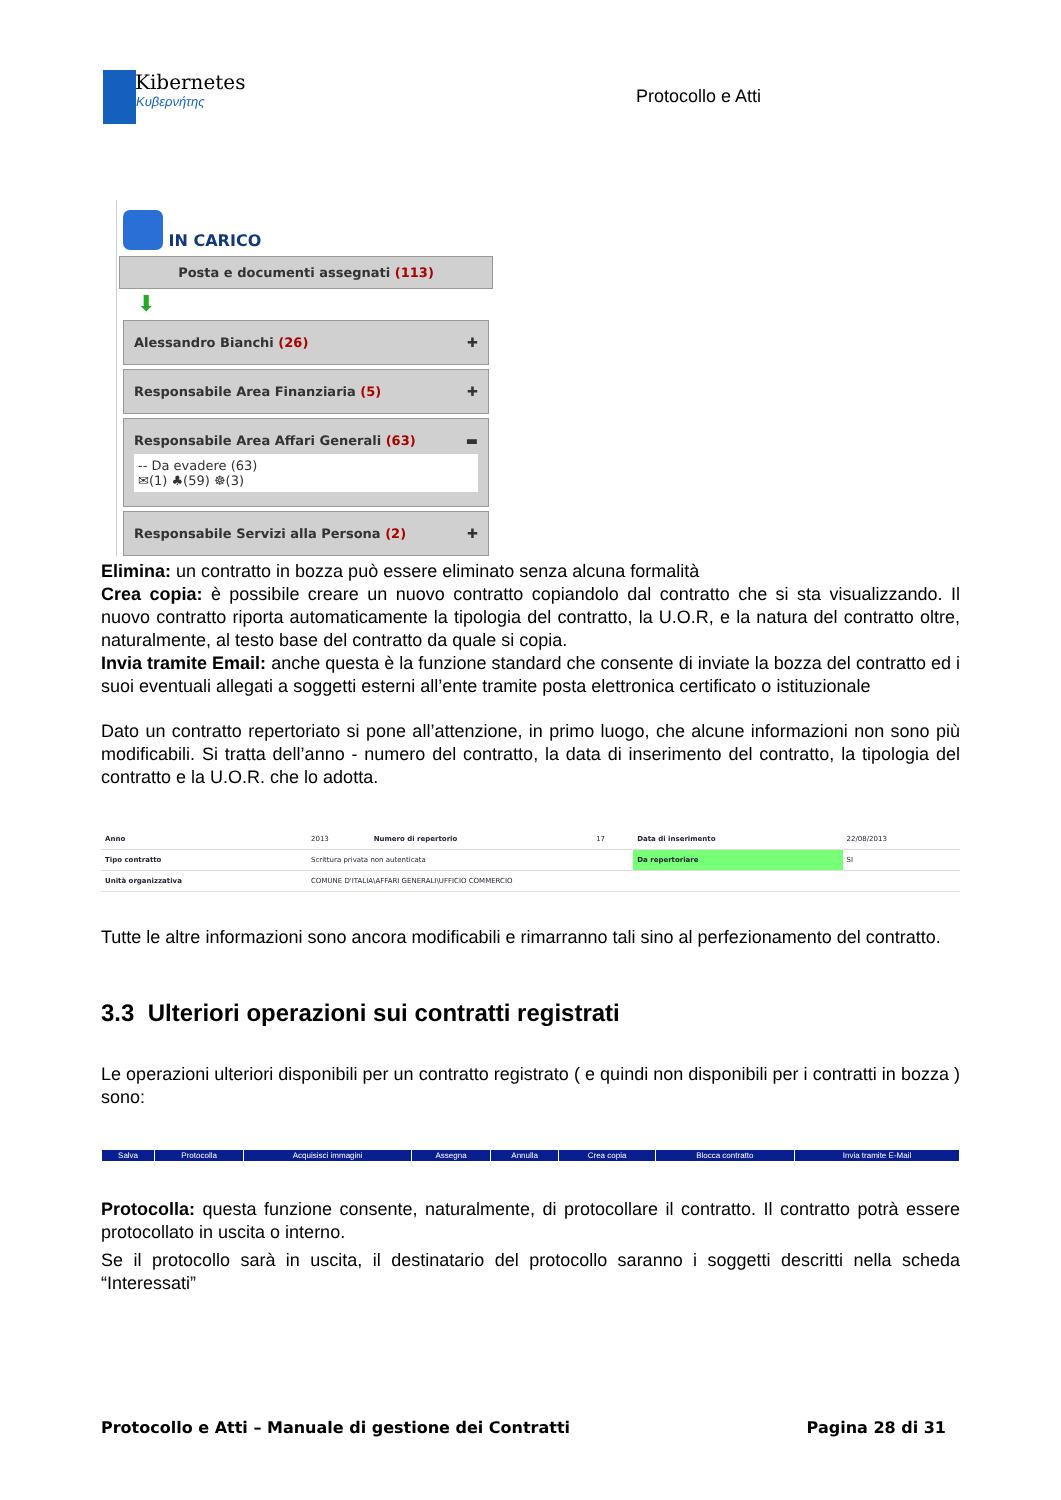Kibernetes
Κυβερνήτης
Protocollo e Atti
IN CARICO
Posta e documenti assegnati (113)
⬇
Alessandro Bianchi (26) ✚
Responsabile Area Finanziaria (5) ✚
Responsabile Area Affari Generali (63) ▬
-- Da evadere (63)
✉(1) ♣(59) ☸(3)
Responsabile Servizi alla Persona (2) ✚
Elimina: un contratto in bozza può essere eliminato senza alcuna formalità
Crea copia: è possibile creare un nuovo contratto copiandolo dal contratto che si sta visualizzando. Il nuovo contratto riporta automaticamente la tipologia del contratto, la U.O.R, e la natura del contratto oltre, naturalmente, al testo base del contratto da quale si copia.
Invia tramite Email: anche questa è la funzione standard che consente di inviate la bozza del contratto ed i suoi eventuali allegati a soggetti esterni all’ente tramite posta elettronica certificato o istituzionale
Dato un contratto repertoriato si pone all’attenzione, in primo luogo, che alcune informazioni non sono più modificabili. Si tratta dell’anno - numero del contratto, la data di inserimento del contratto, la tipologia del contratto e la U.O.R. che lo adotta.
| Anno | 2013 | Numero di repertorio | 17 | Data di inserimento | 22/08/2013 |
| Tipo contratto | Scrittura privata non autenticata | | | Da repertoriare | SI |
| Unità organizzativa | COMUNE D'ITALIA\AFFARI GENERALI\UFFICIO COMMERCIO | | | | |
Tutte le altre informazioni sono ancora modificabili e rimarranno tali sino al perfezionamento del contratto.
3.3 Ulteriori operazioni sui contratti registrati
Le operazioni ulteriori disponibili per un contratto registrato ( e quindi non disponibili per i contratti in bozza ) sono:
| Salva | Protocolla | Acquisisci immagini | Assegna | Annulla | Crea copia | Blocca contratto | Invia tramite E-Mail |
Protocolla: questa funzione consente, naturalmente, di protocollare il contratto. Il contratto potrà essere protocollato in uscita o interno.
Se il protocollo sarà in uscita, il destinatario del protocollo saranno i soggetti descritti nella scheda “Interessati”
Protocollo e Atti – Manuale di gestione dei Contratti Pagina 28 di 31